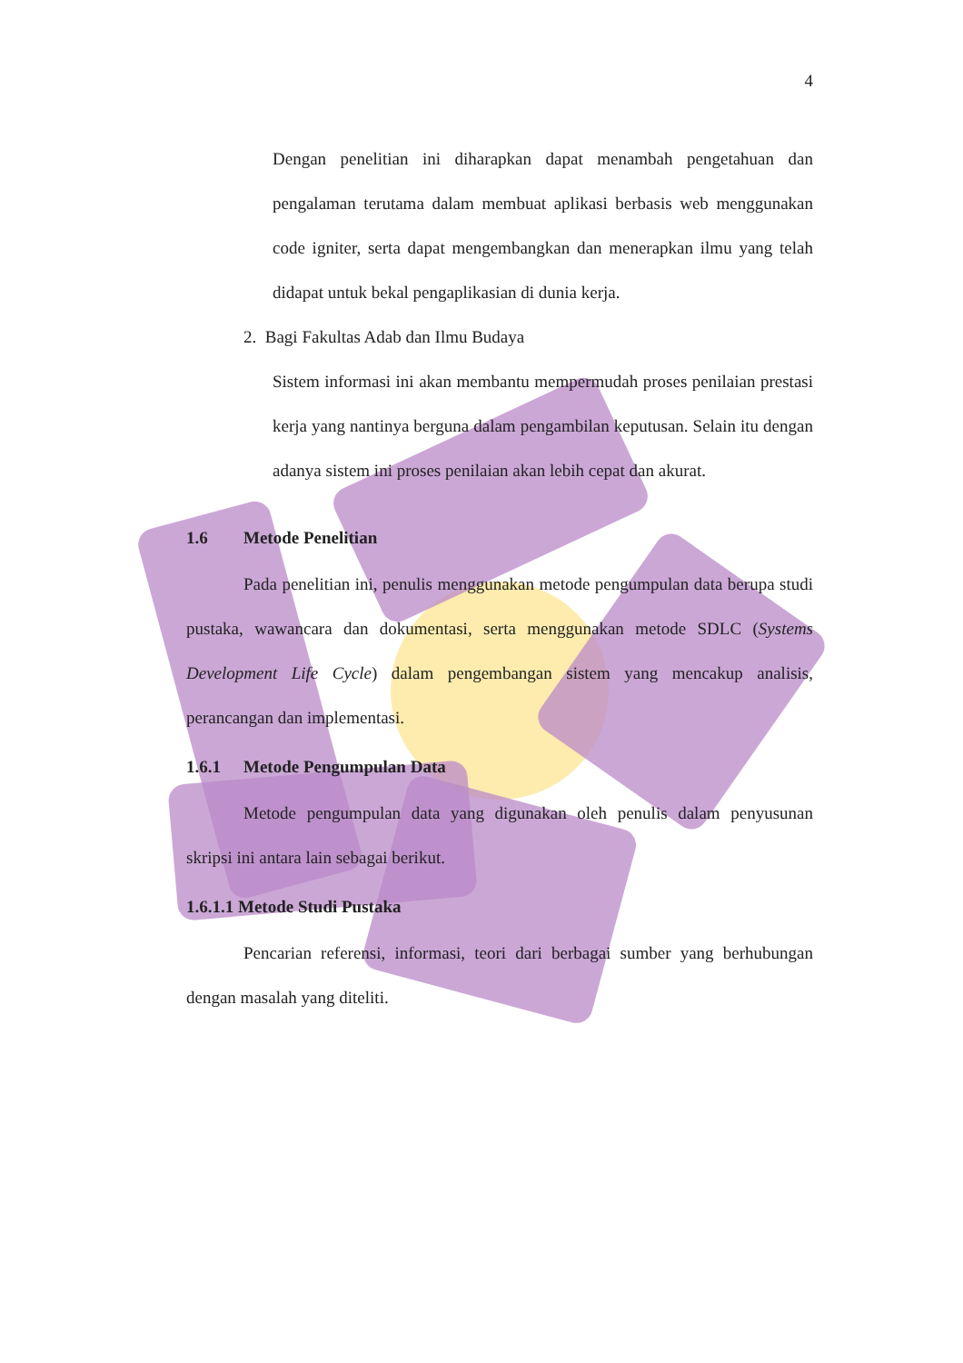4
Dengan penelitian ini diharapkan dapat menambah pengetahuan dan pengalaman terutama dalam membuat aplikasi berbasis web menggunakan code igniter, serta dapat mengembangkan dan menerapkan ilmu yang telah didapat untuk bekal pengaplikasian di dunia kerja.
2. Bagi Fakultas Adab dan Ilmu Budaya
Sistem informasi ini akan membantu mempermudah proses penilaian prestasi kerja yang nantinya berguna dalam pengambilan keputusan. Selain itu dengan adanya sistem ini proses penilaian akan lebih cepat dan akurat.
1.6 Metode Penelitian
Pada penelitian ini, penulis menggunakan metode pengumpulan data berupa studi pustaka, wawancara dan dokumentasi, serta menggunakan metode SDLC (Systems Development Life Cycle) dalam pengembangan sistem yang mencakup analisis, perancangan dan implementasi.
1.6.1 Metode Pengumpulan Data
Metode pengumpulan data yang digunakan oleh penulis dalam penyusunan skripsi ini antara lain sebagai berikut.
1.6.1.1 Metode Studi Pustaka
Pencarian referensi, informasi, teori dari berbagai sumber yang berhubungan dengan masalah yang diteliti.